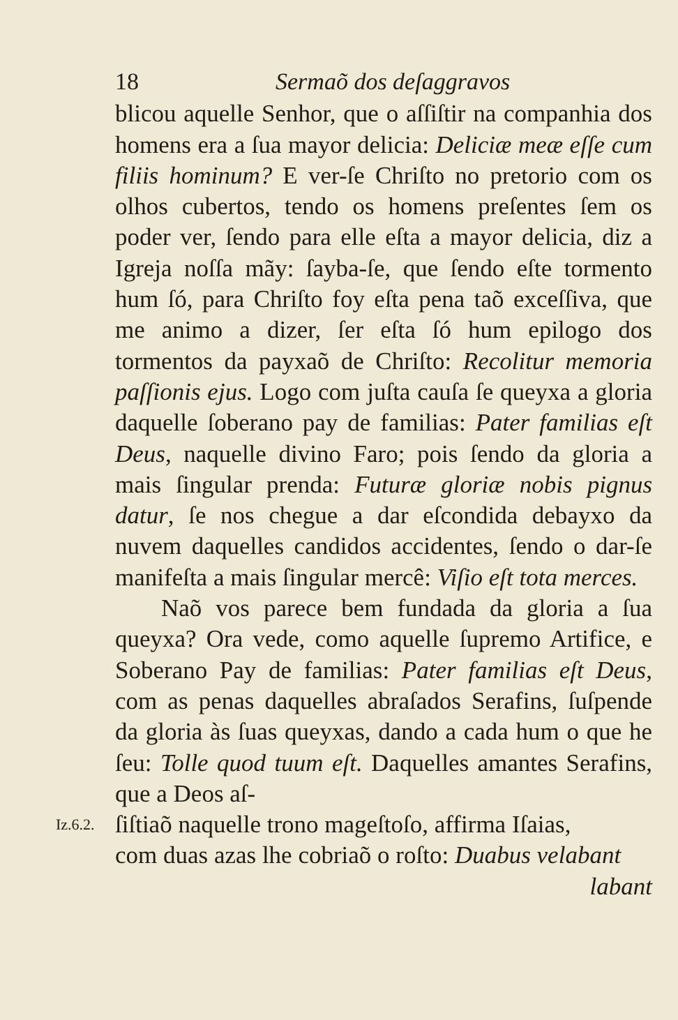18 Sermaõ dos deſaggravos
blicou aquelle Senhor, que o aſſiſtir na companhia dos homens era a ſua mayor delicia: Deliciæ meæ eſſe cum filiis hominum? E ver-ſe Chriſto no pretorio com os olhos cubertos, tendo os homens preſentes ſem os poder ver, ſendo para elle eſta a mayor delicia, diz a Igreja noſſa mãy: ſayba-ſe, que ſendo eſte tormento hum ſó, para Chriſto foy eſta pena taõ exceſſiva, que me animo a dizer, ſer eſta ſó hum epilogo dos tormentos da payxaõ de Chriſto: Recolitur memoria paſſionis ejus. Logo com juſta cauſa ſe queyxa a gloria daquelle ſoberano pay de familias: Pater familias eſt Deus, naquelle divino Faro; pois ſendo da gloria a mais ſingular prenda: Futuræ gloriæ nobis pignus datur, ſe nos chegue a dar eſcondida debayxo da nuvem daquelles candidos accidentes, ſendo o dar-ſe manifeſta a mais ſingular mercê: Viſio eſt tota merces.
Naõ vos parece bem fundada da gloria a ſua queyxa? Ora vede, como aquelle ſupremo Artifice, e Soberano Pay de familias: Pater familias eſt Deus, com as penas daquelles abraſados Serafins, ſuſpende da gloria às ſuas queyxas, dando a cada hum o que he ſeu: Tolle quod tuum eſt. Daquelles amantes Serafins, que a Deos aſ-
Iz.6.2.
ſiſtiaõ naquelle trono mageſtoſo, affirma Iſaias,
com duas azas lhe cobriaõ o roſto: Duabus velabant
labant